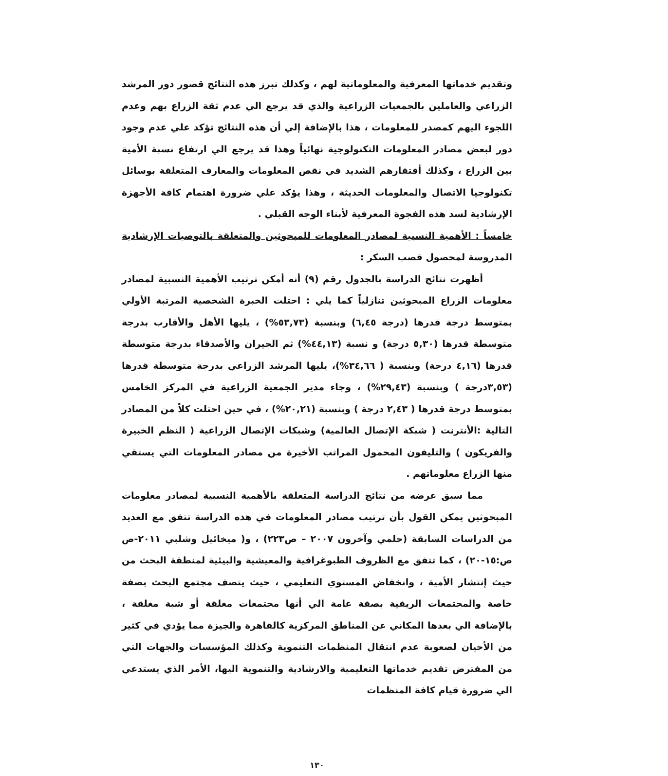وتقديم خدماتها المعرفية والمعلوماتية لهم ، وكذلك تبرز هذه النتائج قصور دور المرشد الزراعي والعاملين بالجمعيات الزراعية والذي قد يرجع الي عدم ثقة الزراع بهم وعدم اللجوء اليهم كمصدر للمعلومات ، هذا بالإضافة إلي أن هذه النتائج تؤكد علي عدم وجود دور لبعض مصادر المعلومات التكنولوجية نهائياً وهذا قد يرجع الي ارتفاع نسبة الأمية بين الزراع ، وكذلك أفتقارهم الشديد في نقص المعلومات والمعارف المتعلقة بوسائل تكنولوجيا الاتصال والمعلومات الحديثة ، وهذا يؤكد علي ضرورة اهتمام كافة الأجهزة الإرشادية لسد هذه الفجوة المعرفية لأبناء الوجه القبلي .
خامساً : الأهمية النسبية لمصادر المعلومات للمبحوثين والمتعلقة بالتوصيات الإرشادية المدروسة لمحصول قصب السكر :
أظهرت نتائج الدراسة بالجدول رقم (٩) أنه أمكن ترتيب الأهمية النسبية لمصادر معلومات الزراع المبحوثين تنازلياً كما يلي : احتلت الخبرة الشخصية المرتبة الأولي بمتوسط درجة قدرها (درجة ٦,٤٥) وبنسبة (٥٣,٧٣%) ، يليها الأهل والأقارب بدرجة متوسطة قدرها (٥,٣٠ درجة) و نسبة (٤٤,١٣%) ثم الجيران والأصدقاء بدرجة متوسطة قدرها (٤,١٦ درجة) وبنسبة ( ٣٤,٦٦%)، يليها المرشد الزراعي بدرجة متوسطة قدرها (٣,٥٣درجة ) وبنسبة (٢٩,٤٣%) ، وجاء مدير الجمعية الزراعية في المركز الخامس بمتوسط درجة قدرها ( ٢,٤٣ درجة ) وبنسبة (٢٠,٢١%) ، في حين احتلت كلاً من المصادر التالية :الأنترنت ( شبكة الإتصال العالمية) وشبكات الإتصال الزراعية ( النظم الخبيرة والفريكون ) والتليفون المحمول المراتب الأخيرة من مصادر المعلومات التي يستقي منها الزراع معلوماتهم .
مما سبق عرضه من نتائج الدراسة المتعلقة بالأهمية النسبية لمصادر معلومات المبحوثين يمكن القول بأن ترتيب مصادر المعلومات في هذه الدراسة تتفق مع العديد من الدراسات السابقة (حلمي وآخرون ٢٠٠٧ – ص٢٢٣) ، و( ميخائيل وشلبي ٢٠١١-ص ص:١٥-٢٠) ، كما تتفق مع الظروف الطبوغرافية والمعيشية والبيئية لمنطقة البحث من حيث إنتشار الأمية ، وانخفاض المستوي التعليمي ، حيث يتصف مجتمع البحث بصفة خاصة والمجتمعات الريفية بصفة عامة الي أنها مجتمعات مغلقة أو شبة مغلقة ، بالإضافة الي بعدها المكاني عن المناطق المركزية كالقاهرة والجيزة مما يؤدي في كثير من الأحيان لصعوبة عدم انتقال المنظمات التنموية وكذلك المؤسسات والجهات التي من المفترض تقديم خدماتها التعليمية والارشادية والتنموية اليها، الأمر الذي يستدعي الي ضرورة قيام كافة المنظمات
١٣٠